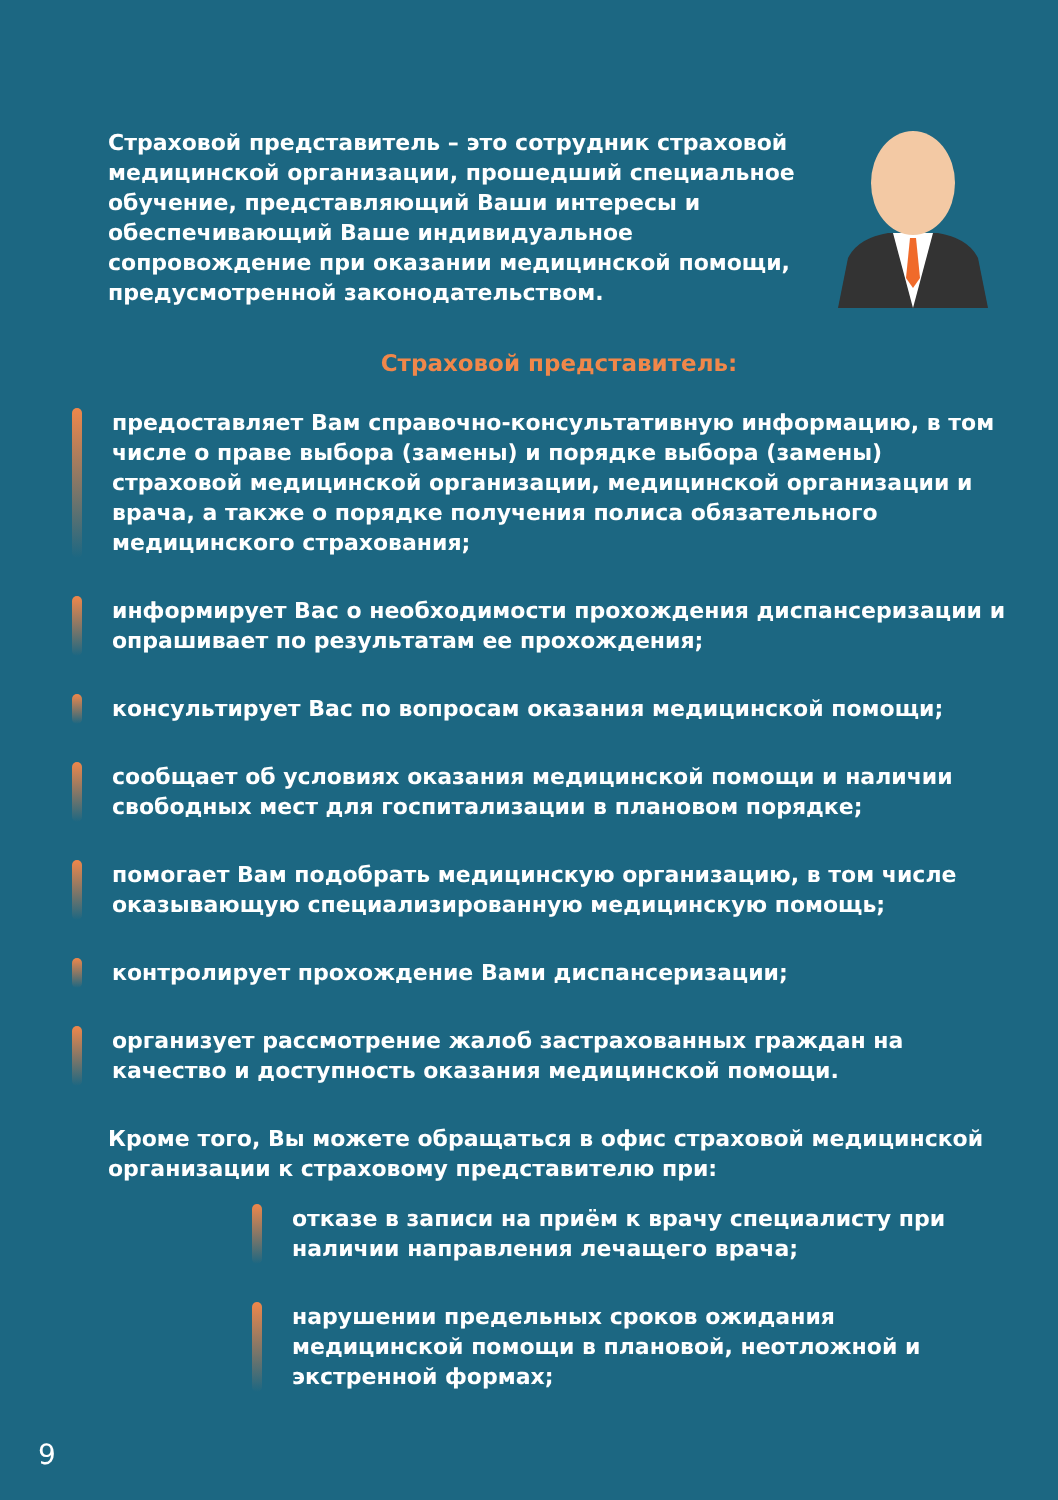Страховой представитель – это сотрудник страховой медицинской организации, прошедший специальное обучение, представляющий Ваши интересы и обеспечивающий Ваше индивидуальное сопровождение при оказании медицинской помощи, предусмотренной законодательством.
Страховой представитель:
предоставляет Вам справочно-консультативную информацию, в том числе о праве выбора (замены) и порядке выбора (замены) страховой медицинской организации, медицинской организации и врача, а также о порядке получения полиса обязательного медицинского страхования;
информирует Вас о необходимости прохождения диспансеризации и опрашивает по результатам ее прохождения;
консультирует Вас по вопросам оказания медицинской помощи;
сообщает об условиях оказания медицинской помощи и наличии свободных мест для госпитализации в плановом порядке;
помогает Вам подобрать медицинскую организацию, в том числе оказывающую специализированную медицинскую помощь;
контролирует прохождение Вами диспансеризации;
организует рассмотрение жалоб застрахованных граждан на качество и доступность оказания медицинской помощи.
Кроме того, Вы можете обращаться в офис страховой медицинской организации к страховому представителю при:
отказе в записи на приём к врачу специалисту при наличии направления лечащего врача;
нарушении предельных сроков ожидания медицинской помощи в плановой, неотложной и экстренной формах;
9